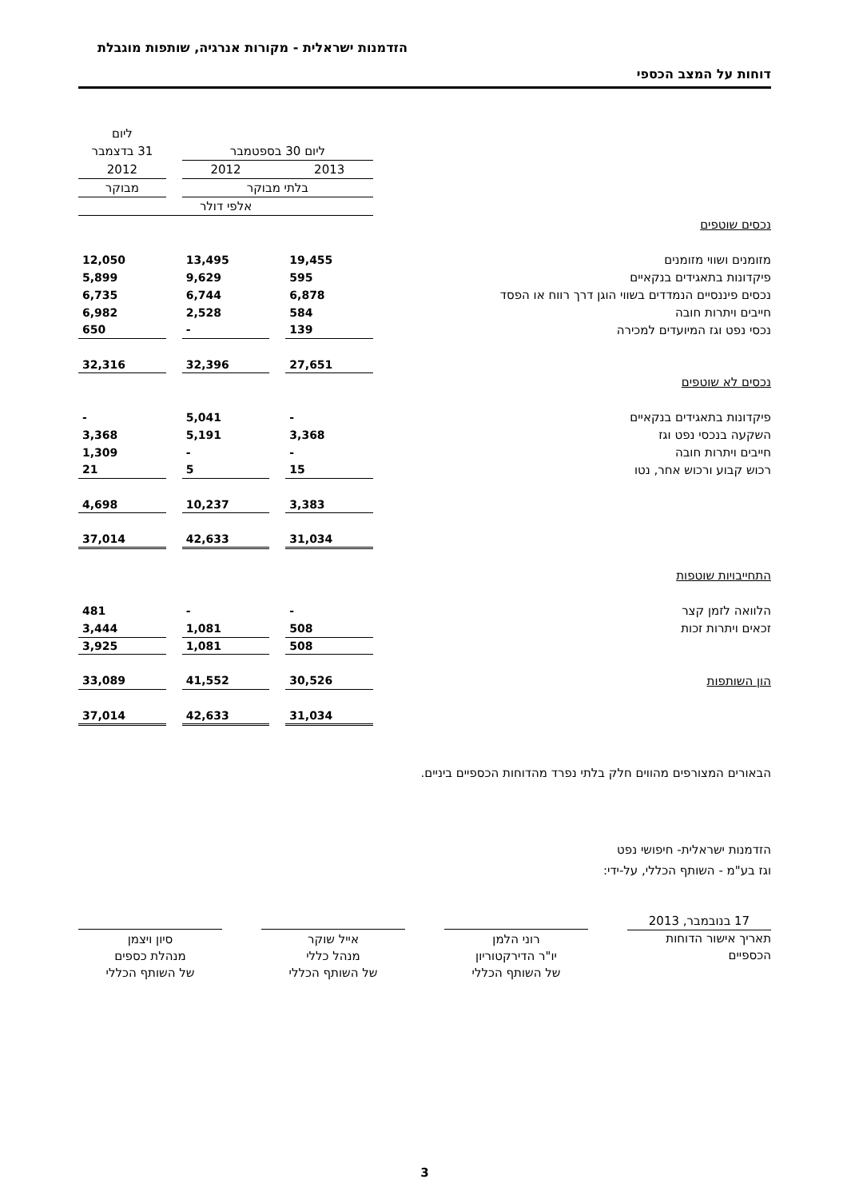הזדמנות ישראלית - מקורות אנרגיה, שותפות מוגבלת
דוחות על המצב הכספי
| | | | | | ליום |
| | ליום 30 בספטמבר | | | | 31 בדצמבר |
| | 2013 | | 2012 | | 2012 |
| | בלתי מבוקר | | | | מבוקר |
| | אלפי דולר | | | | |
| נכסים שוטפים | | | | | |
| מזומנים ושווי מזומנים | 19,455 | | 13,495 | | 12,050 |
| פיקדונות בתאגידים בנקאיים | 595 | | 9,629 | | 5,899 |
| נכסים פיננסיים הנמדדים בשווי הוגן דרך רווח או הפסד | 6,878 | | 6,744 | | 6,735 |
| חייבים ויתרות חובה | 584 | | 2,528 | | 6,982 |
| נכסי נפט וגז המיועדים למכירה | 139 | | - | | 650 |
| | 27,651 | | 32,396 | | 32,316 |
| נכסים לא שוטפים | | | | | |
| פיקדונות בתאגידים בנקאיים | - | | 5,041 | | - |
| השקעה בנכסי נפט וגז | 3,368 | | 5,191 | | 3,368 |
| חייבים ויתרות חובה | - | | - | | 1,309 |
| רכוש קבוע ורכוש אחר, נטו | 15 | | 5 | | 21 |
| | 3,383 | | 10,237 | | 4,698 |
| | 31,034 | | 42,633 | | 37,014 |
| התחייבויות שוטפות | | | | | |
| הלוואה לזמן קצר | - | | - | | 481 |
| זכאים ויתרות זכות | 508 | | 1,081 | | 3,444 |
| | 508 | | 1,081 | | 3,925 |
| הון השותפות | 30,526 | | 41,552 | | 33,089 |
| | 31,034 | | 42,633 | | 37,014 |
הבאורים המצורפים מהווים חלק בלתי נפרד מהדוחות הכספיים ביניים.
הזדמנות ישראלית- חיפושי נפט
וגז בע"מ - השותף הכללי, על-ידי:
17 בנובמבר, 2013
תאריך אישור הדוחות הכספיים
רוני הלמן
יו"ר הדירקטוריון
של השותף הכללי
אייל שוקר
מנהל כללי
של השותף הכללי
סיון ויצמן
מנהלת כספים
של השותף הכללי
3